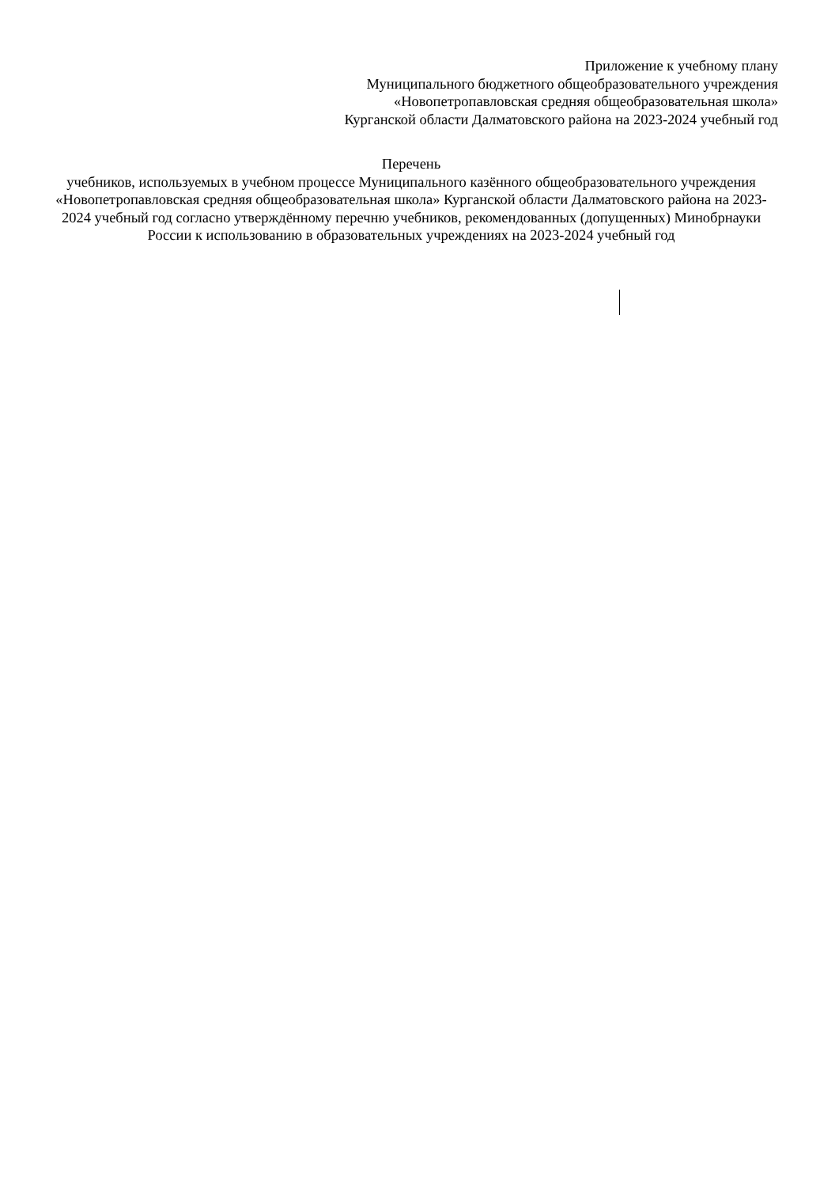Приложение к учебному плану
Муниципального бюджетного общеобразовательного учреждения
«Новопетропавловская средняя общеобразовательная школа»
Курганской области Далматовского района на 2023-2024 учебный год
Перечень
учебников, используемых в учебном процессе Муниципального казённого общеобразовательного учреждения «Новопетропавловская средняя общеобразовательная школа» Курганской области Далматовского района на 2023-2024 учебный год согласно утверждённому перечню учебников, рекомендованных (допущенных) Минобрнауки России к использованию в образовательных учреждениях на 2023-2024 учебный год